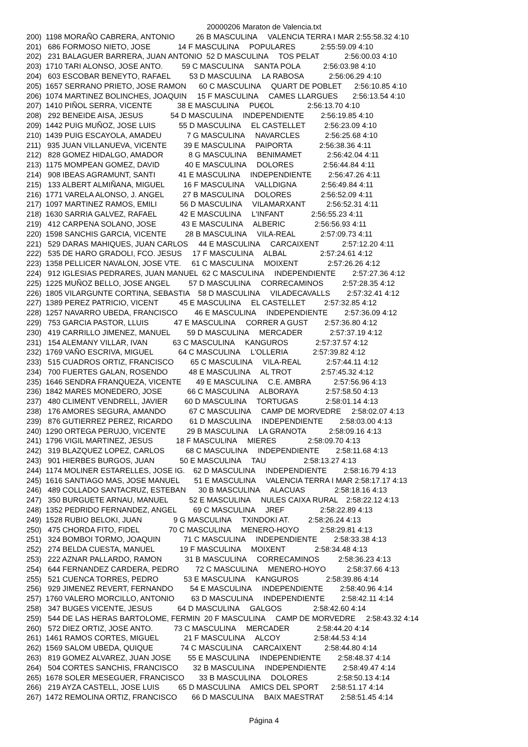20000206 Maraton de Valencia.txt
200)  1198 MORAÑO CABRERA, ANTONIO          26 B MASCULINA     VALENCIA TERRA I MAR 2:55:58.32 4:10
201)   686 FORMOSO NIETO, JOSE             14 F MASCULINA     POPULARES            2:55:59.09 4:10
202)   231 BALAGUER BARRERA, JUAN ANTONIO  52 D MASCULINA     TOS PELAT            2:56:00.03 4:10
203)  1710 TARI ALONSO, JOSE ANTO.         59 C MASCULINA     SANTA POLA           2:56:03.98 4:10
204)   603 ESCOBAR BENEYTO, RAFAEL         53 D MASCULINA     LA RABOSA            2:56:06.29 4:10
205)  1657 SERRANO PRIETO, JOSE RAMON      60 C MASCULINA     QUART DE POBLET      2:56:10.85 4:10
206)  1074 MARTINEZ BOLINCHES, JOAQUIN     15 F MASCULINA     CAMES LLARGUES       2:56:13.54 4:10
207)  1410 PIÑOL SERRA, VICENTE            38 E MASCULINA     PU€OL                2:56:13.70 4:10
208)   292 BENEIDE AISA, JESUS             54 D MASCULINA     INDEPENDIENTE        2:56:19.85 4:10
209)  1442 PUIG MUÑOZ, JOSE LUIS           55 D MASCULINA     EL CASTELLET         2:56:23.09 4:10
210)  1439 PUIG ESCAYOLA, AMADEU            7 G MASCULINA     NAVARCLES            2:56:25.68 4:10
211)   935 JUAN VILLANUEVA, VICENTE        39 E MASCULINA     PAIPORTA             2:56:38.36 4:11
212)   828 GOMEZ HIDALGO, AMADOR            8 G MASCULINA     BENIMAMET            2:56:42.04 4:11
213)  1175 MOMPEAN GOMEZ, DAVID            40 E MASCULINA     DOLORES              2:56:44.84 4:11
214)   908 IBEAS AGRAMUNT, SANTI           41 E MASCULINA     INDEPENDIENTE        2:56:47.26 4:11
215)   133 ALBERT ALMIÑANA, MIGUEL         16 F MASCULINA     VALLDIGNA            2:56:49.84 4:11
216)  1771 VARELA ALONSO, J. ANGEL         27 B MASCULINA     DOLORES              2:56:52.09 4:11
217)  1097 MARTINEZ RAMOS, EMILI           56 D MASCULINA     VILAMARXANT          2:56:52.31 4:11
218)  1630 SARRIA GALVEZ, RAFAEL           42 E MASCULINA     L'INFANT             2:56:55.23 4:11
219)   412 CARPENA SOLANO, JOSE            43 E MASCULINA     ALBERIC              2:56:56.93 4:11
220)  1598 SANCHIS GARCIA, VICENTE         28 B MASCULINA     VILA-REAL            2:57:09.73 4:11
221)   529 DARAS MAHIQUES, JUAN CARLOS     44 E MASCULINA     CARCAIXENT           2:57:12.20 4:11
222)   535 DE HARO GRADOLI, FCO. JESUS     17 F MASCULINA     ALBAL                2:57:24.61 4:12
223)  1358 PELLICER NAVALON, JOSE VTE.     61 C MASCULINA     MOIXENT              2:57:26.26 4:12
224)   912 IGLESIAS PEDRARES, JUAN MANUEL  62 C MASCULINA     INDEPENDIENTE        2:57:27.36 4:12
225)  1225 MUÑOZ BELLO, JOSE ANGEL         57 D MASCULINA     CORRECAMINOS         2:57:28.35 4:12
226)  1805 VILARGUNTE CORTINA, SEBASTIA    58 D MASCULINA     VILADECAVALLS        2:57:32.41 4:12
227)  1389 PEREZ PATRICIO, VICENT          45 E MASCULINA     EL CASTELLET         2:57:32.85 4:12
228)  1257 NAVARRO UBEDA, FRANCISCO        46 E MASCULINA     INDEPENDIENTE        2:57:36.09 4:12
229)   753 GARCIA PASTOR, LLUIS            47 E MASCULINA     CORRER A GUST        2:57:36.80 4:12
230)   419 CARRILLO JIMENEZ, MANUEL        59 D MASCULINA     MERCADER             2:57:37.19 4:12
231)   154 ALEMANY VILLAR, IVAN            63 C MASCULINA     KANGUROS             2:57:37.57 4:12
232)  1769 VAÑO ESCRIVA, MIGUEL            64 C MASCULINA     L'OLLERIA            2:57:39.82 4:12
233)   515 CUADROS ORTIZ, FRANCISCO        65 C MASCULINA     VILA-REAL            2:57:44.11 4:12
234)   700 FUERTES GALAN, ROSENDO          48 E MASCULINA     AL TROT              2:57:45.32 4:12
235)  1646 SENDRA FRANQUEZA, VICENTE       49 E MASCULINA     C.E. AMBRA           2:57:56.96 4:13
236)  1842 MARES MONEDERO, JOSE            66 C MASCULINA     ALBORAYA             2:57:58.50 4:13
237)   480 CLIMENT VENDRELL, JAVIER        60 D MASCULINA     TORTUGAS             2:58:01.14 4:13
238)   176 AMORES SEGURA, AMANDO           67 C MASCULINA     CAMP DE MORVEDRE     2:58:02.07 4:13
239)   876 GUTIERREZ PEREZ, RICARDO        61 D MASCULINA     INDEPENDIENTE        2:58:03.00 4:13
240)  1290 ORTEGA PERUJO, VICENTE          29 B MASCULINA     LA GRANOTA           2:58:09.16 4:13
241)  1796 VIGIL MARTINEZ, JESUS           18 F MASCULINA     MIERES               2:58:09.70 4:13
242)   319 BLAZQUEZ LOPEZ, CARLOS          68 C MASCULINA     INDEPENDIENTE        2:58:11.68 4:13
243)   901 HIERBES BURGOS, JUAN            50 E MASCULINA     TAU                  2:58:13.27 4:13
244)  1174 MOLINER ESTARELLES, JOSE IG.    62 D MASCULINA     INDEPENDIENTE        2:58:16.79 4:13
245)  1616 SANTIAGO MAS, JOSE MANUEL       51 E MASCULINA     VALENCIA TERRA I MAR 2:58:17.17 4:13
246)   489 COLLADO SANTACRUZ, ESTEBAN      30 B MASCULINA     ALACUAS              2:58:18.16 4:13
247)   350 BURGUETE ARNAU, MANUEL          52 E MASCULINA     NULES CAIXA RURAL    2:58:22.12 4:13
248)  1352 PEDRIDO FERNANDEZ, ANGEL        69 C MASCULINA     JREF                 2:58:22.89 4:13
249)  1528 RUBIO BELOKI, JUAN               9 G MASCULINA     TXINDOKI AT.         2:58:26.24 4:13
250)   475 CHORDA FITO, FIDEL              70 C MASCULINA     MENERO-HOYO          2:58:29.81 4:13
251)   324 BOMBOI TORMO, JOAQUIN           71 C MASCULINA     INDEPENDIENTE        2:58:33.38 4:13
252)   274 BELDA CUESTA, MANUEL            19 F MASCULINA     MOIXENT              2:58:34.48 4:13
253)   222 AZNAR PALLARDO, RAMON           31 B MASCULINA     CORRECAMINOS         2:58:36.23 4:13
254)   644 FERNANDEZ CARDERA, PEDRO        72 C MASCULINA     MENERO-HOYO          2:58:37.66 4:13
255)   521 CUENCA TORRES, PEDRO            53 E MASCULINA     KANGUROS             2:58:39.86 4:14
256)   929 JIMENEZ REVERT, FERNANDO        54 E MASCULINA     INDEPENDIENTE        2:58:40.96 4:14
257)  1760 VALERO MORCILLO, ANTONIO        63 D MASCULINA     INDEPENDIENTE        2:58:42.11 4:14
258)   347 BUGES VICENTE, JESUS            64 D MASCULINA     GALGOS               2:58:42.60 4:14
259)   544 DE LAS HERAS BARTOLOME, FERMIN  20 F MASCULINA     CAMP DE MORVEDRE     2:58:43.32 4:14
260)   572 DIEZ ORTIZ, JOSE ANTO.          73 C MASCULINA     MERCADER             2:58:44.20 4:14
261)  1461 RAMOS CORTES, MIGUEL            21 F MASCULINA     ALCOY                2:58:44.53 4:14
262)  1569 SALOM UBEDA, QUIQUE             74 C MASCULINA     CARCAIXENT           2:58:44.80 4:14
263)   819 GOMEZ ALVAREZ, JUAN JOSE        55 E MASCULINA     INDEPENDIENTE        2:58:48.37 4:14
264)   504 CORTES SANCHIS, FRANCISCO       32 B MASCULINA     INDEPENDIENTE        2:58:49.47 4:14
265)  1678 SOLER MESEGUER, FRANCISCO       33 B MASCULINA     DOLORES              2:58:50.13 4:14
266)   219 AYZA CASTELL, JOSE LUIS         65 D MASCULINA     AMICS DEL SPORT      2:58:51.17 4:14
267)  1472 REMOLINA ORTIZ, FRANCISCO       66 D MASCULINA     BAIX MAESTRAT        2:58:51.45 4:14
Página 4